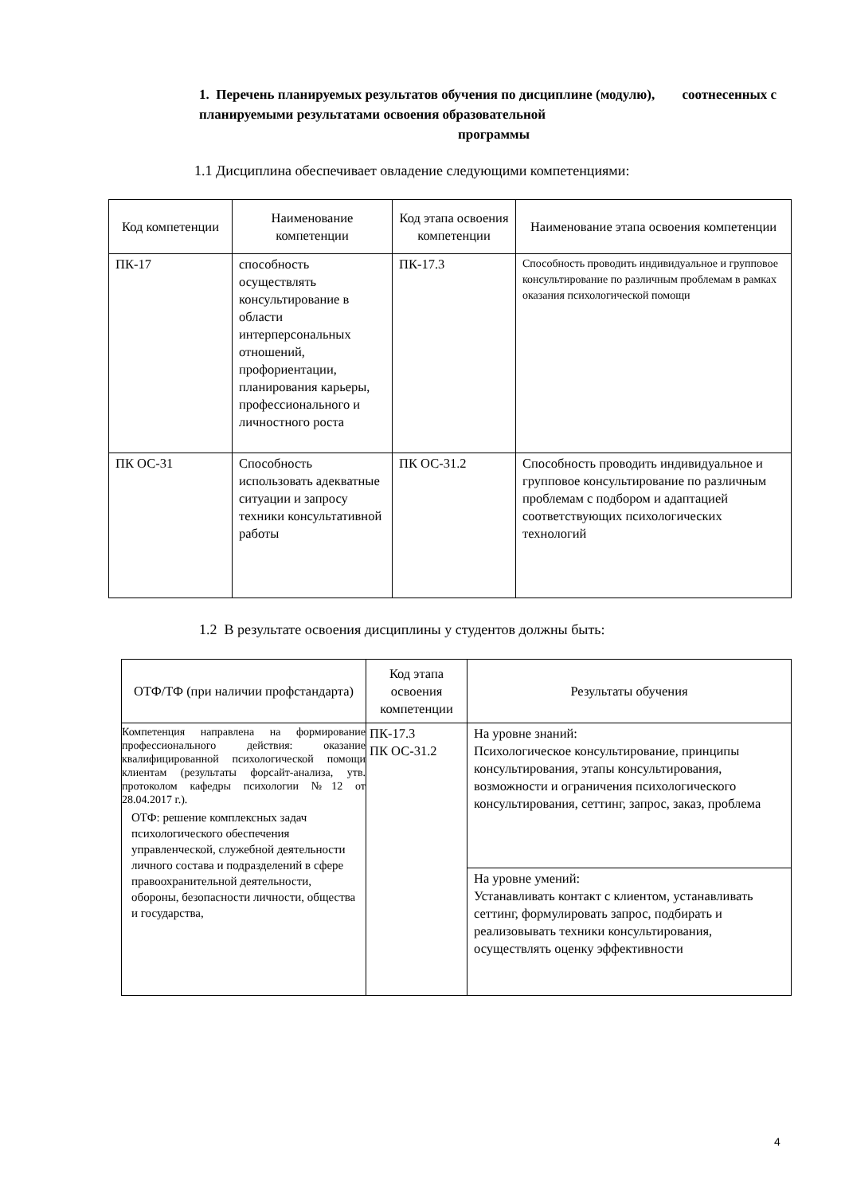1. Перечень планируемых результатов обучения по дисциплине (модулю), соотнесенных с планируемыми результатами освоения образовательной
программы
1.1 Дисциплина обеспечивает овладение следующими компетенциями:
| Код компетенции | Наименование компетенции | Код этапа освоения компетенции | Наименование этапа освоения компетенции |
| --- | --- | --- | --- |
| ПК-17 | способность осуществлять консультирование в области интерперсональных отношений, профориентации, планирования карьеры, профессионального и личностного роста | ПК-17.3 | Способность проводить индивидуальное и групповое консультирование по различным проблемам в рамках оказания психологической помощи |
| ПК ОС-31 | Способность использовать адекватные ситуации и запросу техники консультативной работы | ПК ОС-31.2 | Способность проводить индивидуальное и групповое консультирование по различным проблемам с подбором и адаптацией соответствующих психологических технологий |
1.2 В результате освоения дисциплины у студентов должны быть:
| ОТФ/ТФ (при наличии профстандарта) | Код этапа освоения компетенции | Результаты обучения |
| --- | --- | --- |
| Компетенция направлена на формирование профессионального действия: оказание квалифицированной психологической помощи клиентам (результаты форсайт-анализа, утв. протоколом кафедры психологии №12 от 28.04.2017 г.). ОТФ: решение комплексных задач психологического обеспечения управленческой, служебной деятельности личного состава и подразделений в сфере правоохранительной деятельности, обороны, безопасности личности, общества и государства, | ПК-17.3 ПК ОС-31.2 | На уровне знаний: Психологическое консультирование, принципы консультирования, этапы консультирования, возможности и ограничения психологического консультирования, сеттинг, запрос, заказ, проблема |
| | | На уровне умений: Устанавливать контакт с клиентом, устанавливать сеттинг, формулировать запрос, подбирать и реализовывать техники консультирования, осуществлять оценку эффективности |
4